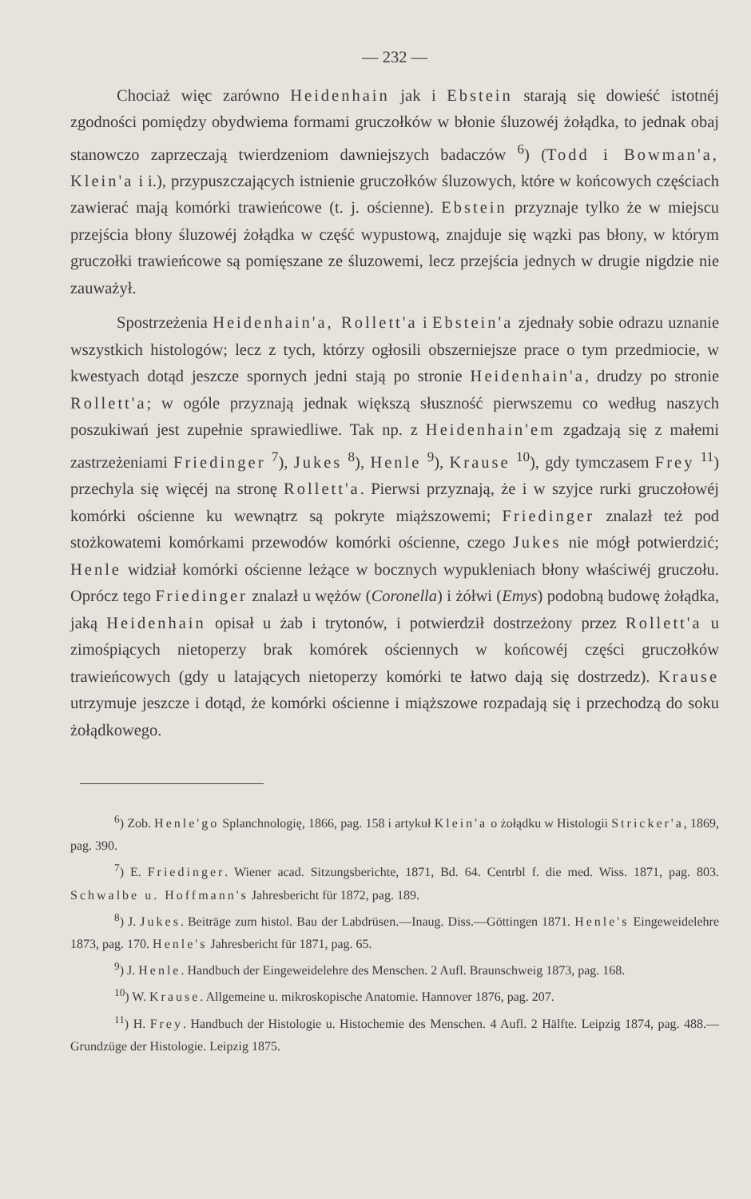— 232 —
Chociaż więc zarówno Heidenhain jak i Ebstein starają się dowieść istotnéj zgodności pomiędzy obydwiema formami gruczołków w błonie śluzowéj żołądka, to jednak obaj stanowczo zaprzeczają twierdzeniom dawniejszych badaczów <sup>6</sup>) (Todd i Bowman'a, Klein'a i i.), przypuszczających istnienie gruczołków śluzowych, które w końcowych częściach zawierać mają komórki trawieńcowe (t. j. ościenne). Ebstein przyznaje tylko że w miejscu przejścia błony śluzowéj żołądka w część wypustową, znajduje się wązki pas błony, w którym gruczołki trawieńcowe są pomięszane ze śluzowemi, lecz przejścia jednych w drugie nigdzie nie zauważył.
Spostrzeżenia Heidenhain'a, Rollett'a i Ebstein'a zjednały sobie odrazu uznanie wszystkich histologów; lecz z tych, którzy ogłosili obszerniejsze prace o tym przedmiocie, w kwestyach dotąd jeszcze spornych jedni stają po stronie Heidenhain'a, drudzy po stronie Rollett'a; w ogóle przyznają jednak większą słuszność pierwszemu co według naszych poszukiwań jest zupełnie sprawiedliwe. Tak np. z Heidenhain'em zgadzają się z małemi zastrzeżeniami Friedinger <sup>7</sup>), Jukes <sup>8</sup>), Henle <sup>9</sup>), Krause <sup>10</sup>), gdy tymczasem Frey <sup>11</sup>) przechyla się więcéj na stronę Rollett'a. Pierwsi przyznają, że i w szyjce rurki gruczołowéj komórki ościenne ku wewnątrz są pokryte miąższowemi; Friedinger znalazł też pod stożkowatemi komórkami przewodów komórki ościenne, czego Jukes nie mógł potwierdzić; Henle widział komórki ościenne leżące w bocznych wypukleniach błony właściwéj gruczołu. Oprócz tego Friedinger znalazł u wężów (Coronella) i żółwi (Emys) podobną budowę żołądka, jaką Heidenhain opisał u żab i trytonów, i potwierdził dostrzeżony przez Rollett'a u zimośpiących nietoperzy brak komórek ościennych w końcowéj części gruczołków trawieńcowych (gdy u latających nietoperzy komórki te łatwo dają się dostrzedz). Krause utrzymuje jeszcze i dotąd, że komórki ościenne i miąższowe rozpadają się i przechodzą do soku żołądkowego.
<sup>6</sup>) Zob. Henle'go Splanchnologię, 1866, pag. 158 i artykuł Klein'a o żołądku w Histologii Stricker'a, 1869, pag. 390.
<sup>7</sup>) E. Friedinger. Wiener acad. Sitzungsberichte, 1871, Bd. 64. Centrbl f. die med. Wiss. 1871, pag. 803. Schwalbe u. Hoffmann's Jahresbericht für 1872, pag. 189.
<sup>8</sup>) J. Jukes. Beiträge zum histol. Bau der Labdrüsen.—Inaug. Diss.—Göttingen 1871. Henle's Eingeweidelehre 1873, pag. 170. Henle's Jahresbericht für 1871, pag. 65.
<sup>9</sup>) J. Henle. Handbuch der Eingeweidelehre des Menschen. 2 Aufl. Braunschweig 1873, pag. 168.
<sup>10</sup>) W. Krause. Allgemeine u. mikroskopische Anatomie. Hannover 1876, pag. 207.
<sup>11</sup>) H. Frey. Handbuch der Histologie u. Histochemie des Menschen. 4 Aufl. 2 Hälfte. Leipzig 1874, pag. 488.—Grundzüge der Histologie. Leipzig 1875.